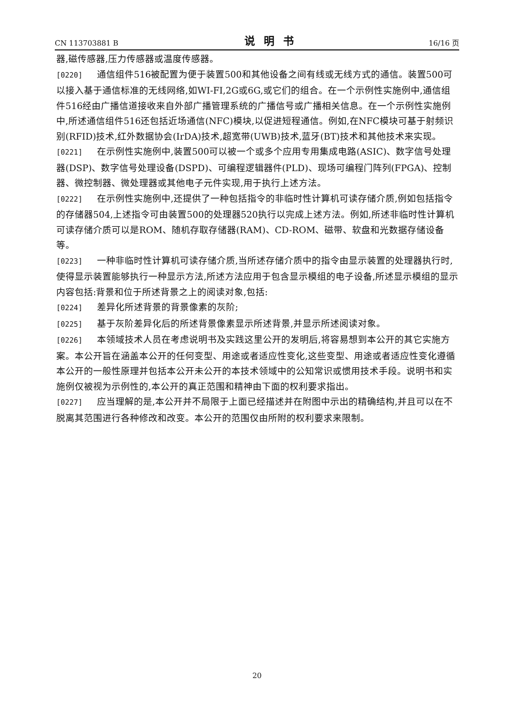CN 113703881 B 说明书 16/16 页
器,磁传感器,压力传感器或温度传感器。
[0220] 通信组件516被配置为便于装置500和其他设备之间有线或无线方式的通信。装置500可以接入基于通信标准的无线网络,如WI-FI,2G或6G,或它们的组合。在一个示例性实施例中,通信组件516经由广播信道接收来自外部广播管理系统的广播信号或广播相关信息。在一个示例性实施例中,所述通信组件516还包括近场通信(NFC)模块,以促进短程通信。例如,在NFC模块可基于射频识别(RFID)技术,红外数据协会(IrDA)技术,超宽带(UWB)技术,蓝牙(BT)技术和其他技术来实现。
[0221] 在示例性实施例中,装置500可以被一个或多个应用专用集成电路(ASIC)、数字信号处理器(DSP)、数字信号处理设备(DSPD)、可编程逻辑器件(PLD)、现场可编程门阵列(FPGA)、控制器、微控制器、微处理器或其他电子元件实现,用于执行上述方法。
[0222] 在示例性实施例中,还提供了一种包括指令的非临时性计算机可读存储介质,例如包括指令的存储器504,上述指令可由装置500的处理器520执行以完成上述方法。例如,所述非临时性计算机可读存储介质可以是ROM、随机存取存储器(RAM)、CD-ROM、磁带、软盘和光数据存储设备等。
[0223] 一种非临时性计算机可读存储介质,当所述存储介质中的指令由显示装置的处理器执行时,使得显示装置能够执行一种显示方法,所述方法应用于包含显示模组的电子设备,所述显示模组的显示内容包括:背景和位于所述背景之上的阅读对象,包括:
[0224] 差异化所述背景的背景像素的灰阶;
[0225] 基于灰阶差异化后的所述背景像素显示所述背景,并显示所述阅读对象。
[0226] 本领域技术人员在考虑说明书及实践这里公开的发明后,将容易想到本公开的其它实施方案。本公开旨在涵盖本公开的任何变型、用途或者适应性变化,这些变型、用途或者适应性变化遵循本公开的一般性原理并包括本公开未公开的本技术领域中的公知常识或惯用技术手段。说明书和实施例仅被视为示例性的,本公开的真正范围和精神由下面的权利要求指出。
[0227] 应当理解的是,本公开并不局限于上面已经描述并在附图中示出的精确结构,并且可以在不脱离其范围进行各种修改和改变。本公开的范围仅由所附的权利要求来限制。
20